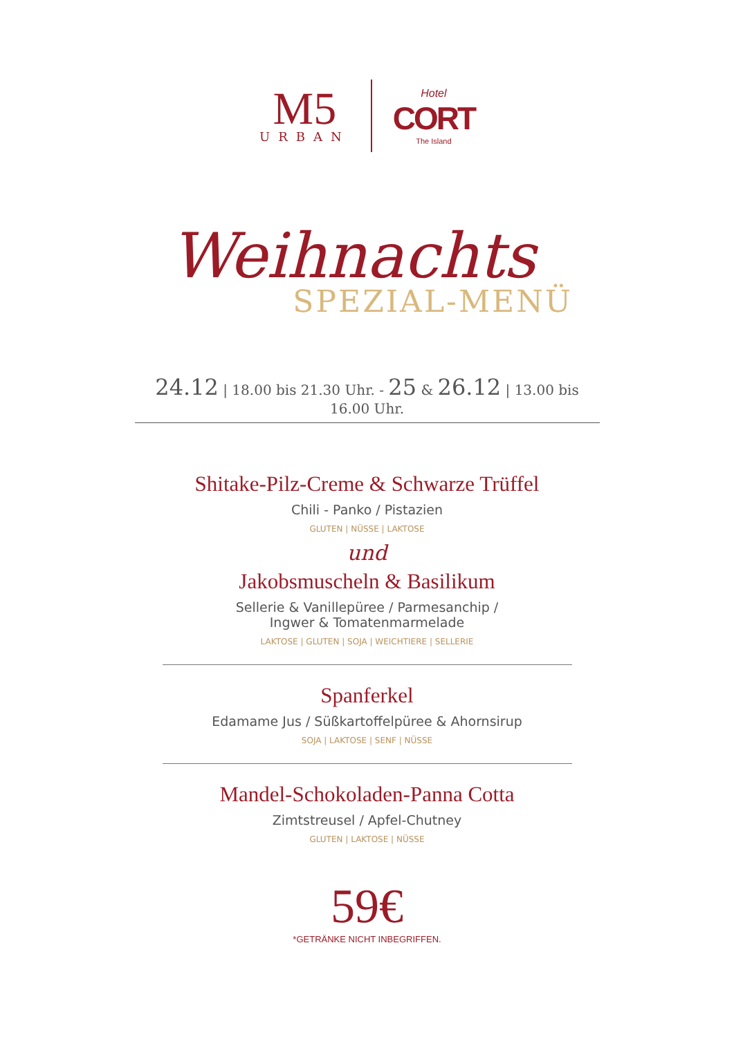M5
URBAN
Hotel
CORT
The Island
Weihnachts
SPEZIAL-MENÜ
24.12 | 18.00 bis 21.30 Uhr. - 25 & 26.12 | 13.00 bis 16.00 Uhr.
Shitake-Pilz-Creme & Schwarze Trüffel
Chili - Panko / Pistazien
GLUTEN | NÜSSE | LAKTOSE
und
Jakobsmuscheln & Basilikum
Sellerie & Vanillepüree / Parmesanchip /
Ingwer & Tomatenmarmelade
LAKTOSE | GLUTEN | SOJA | WEICHTIERE | SELLERIE
Spanferkel
Edamame Jus / Süßkartoffelpüree & Ahornsirup
SOJA | LAKTOSE | SENF | NÜSSE
Mandel-Schokoladen-Panna Cotta
Zimtstreusel / Apfel-Chutney
GLUTEN | LAKTOSE | NÜSSE
59€
*GETRÄNKE NICHT INBEGRIFFEN.